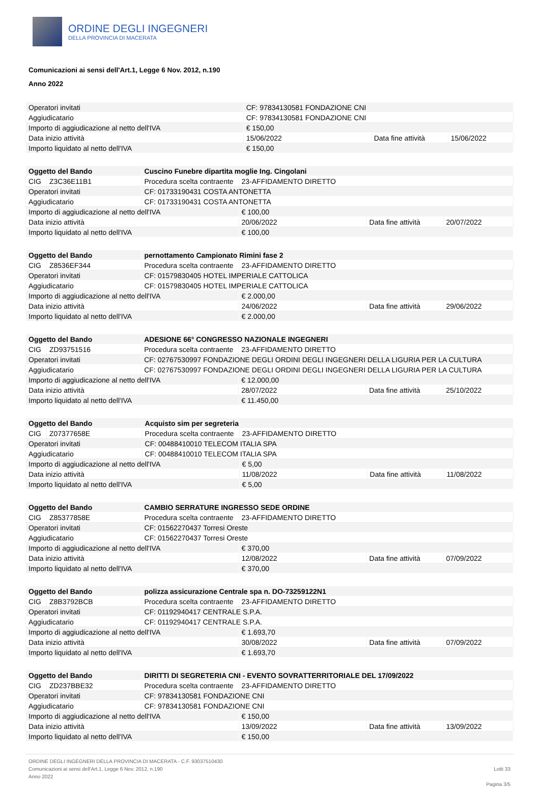ORDINE DEGLI INGEGNERI
DELLA PROVINCIA DI MACERATA
Comunicazioni ai sensi dell'Art.1, Legge 6 Nov. 2012, n.190
Anno 2022
| Operatori invitati | CF: 97834130581 FONDAZIONE CNI | | | |
| Aggiudicatario | CF: 97834130581 FONDAZIONE CNI | | | |
| Importo di aggiudicazione al netto dell'IVA | | € 150,00 | | |
| Data inizio attività | | 15/06/2022 | Data fine attività | 15/06/2022 |
| Importo liquidato al netto dell'IVA | | € 150,00 | | |
| Oggetto del Bando | | Cuscino Funebre dipartita moglie Ing. Cingolani | | | |
| CIG | Z3C36E11B1 | Procedura scelta contraente | 23-AFFIDAMENTO DIRETTO | | |
| Operatori invitati | | CF: 01733190431 COSTA ANTONETTA | | | |
| Aggiudicatario | | CF: 01733190431 COSTA ANTONETTA | | | |
| Importo di aggiudicazione al netto dell'IVA | | | € 100,00 | | |
| Data inizio attività | | | 20/06/2022 | Data fine attività | 20/07/2022 |
| Importo liquidato al netto dell'IVA | | | € 100,00 | | |
| Oggetto del Bando | | pernottamento Campionato Rimini fase 2 | | | |
| CIG | Z8536EF344 | Procedura scelta contraente | 23-AFFIDAMENTO DIRETTO | | |
| Operatori invitati | | CF: 01579830405 HOTEL IMPERIALE CATTOLICA | | | |
| Aggiudicatario | | CF: 01579830405 HOTEL IMPERIALE CATTOLICA | | | |
| Importo di aggiudicazione al netto dell'IVA | | | € 2.000,00 | | |
| Data inizio attività | | | 24/06/2022 | Data fine attività | 29/06/2022 |
| Importo liquidato al netto dell'IVA | | | € 2.000,00 | | |
| Oggetto del Bando | | ADESIONE 66° CONGRESSO NAZIONALE INGEGNERI | | | |
| CIG | ZD93751516 | Procedura scelta contraente | 23-AFFIDAMENTO DIRETTO | | |
| Operatori invitati | | CF: 02767530997 FONDAZIONE DEGLI ORDINI DEGLI INGEGNERI DELLA LIGURIA PER LA CULTURA | | | |
| Aggiudicatario | | CF: 02767530997 FONDAZIONE DEGLI ORDINI DEGLI INGEGNERI DELLA LIGURIA PER LA CULTURA | | | |
| Importo di aggiudicazione al netto dell'IVA | | | € 12.000,00 | | |
| Data inizio attività | | | 28/07/2022 | Data fine attività | 25/10/2022 |
| Importo liquidato al netto dell'IVA | | | € 11.450,00 | | |
| Oggetto del Bando | | Acquisto sim per segreteria | | | |
| CIG | Z07377658E | Procedura scelta contraente | 23-AFFIDAMENTO DIRETTO | | |
| Operatori invitati | | CF: 00488410010 TELECOM ITALIA SPA | | | |
| Aggiudicatario | | CF: 00488410010 TELECOM ITALIA SPA | | | |
| Importo di aggiudicazione al netto dell'IVA | | | € 5,00 | | |
| Data inizio attività | | | 11/08/2022 | Data fine attività | 11/08/2022 |
| Importo liquidato al netto dell'IVA | | | € 5,00 | | |
| Oggetto del Bando | | CAMBIO SERRATURE INGRESSO SEDE ORDINE | | | |
| CIG | Z85377858E | Procedura scelta contraente | 23-AFFIDAMENTO DIRETTO | | |
| Operatori invitati | | CF: 01562270437 Torresi Oreste | | | |
| Aggiudicatario | | CF: 01562270437 Torresi Oreste | | | |
| Importo di aggiudicazione al netto dell'IVA | | | € 370,00 | | |
| Data inizio attività | | | 12/08/2022 | Data fine attività | 07/09/2022 |
| Importo liquidato al netto dell'IVA | | | € 370,00 | | |
| Oggetto del Bando | | polizza assicurazione Centrale spa n. DO-73259122N1 | | | |
| CIG | Z8B3792BCB | Procedura scelta contraente | 23-AFFIDAMENTO DIRETTO | | |
| Operatori invitati | | CF: 01192940417 CENTRALE S.P.A. | | | |
| Aggiudicatario | | CF: 01192940417 CENTRALE S.P.A. | | | |
| Importo di aggiudicazione al netto dell'IVA | | | € 1.693,70 | | |
| Data inizio attività | | | 30/08/2022 | Data fine attività | 07/09/2022 |
| Importo liquidato al netto dell'IVA | | | € 1.693,70 | | |
| Oggetto del Bando | | DIRITTI DI SEGRETERIA CNI - EVENTO SOVRATTERRITORIALE DEL 17/09/2022 | | | |
| CIG | ZD237BBE32 | Procedura scelta contraente | 23-AFFIDAMENTO DIRETTO | | |
| Operatori invitati | | CF: 97834130581 FONDAZIONE CNI | | | |
| Aggiudicatario | | CF: 97834130581 FONDAZIONE CNI | | | |
| Importo di aggiudicazione al netto dell'IVA | | | € 150,00 | | |
| Data inizio attività | | | 13/09/2022 | Data fine attività | 13/09/2022 |
| Importo liquidato al netto dell'IVA | | | € 150,00 | | |
ORDINE DEGLI INGEGNERI DELLA PROVINCIA DI MACERATA - C.F. 93037510430
Comunicazioni ai sensi dell'Art.1, Legge 6 Nov. 2012, n.190
Anno 2022
Lotti 33
Pagina 3/5